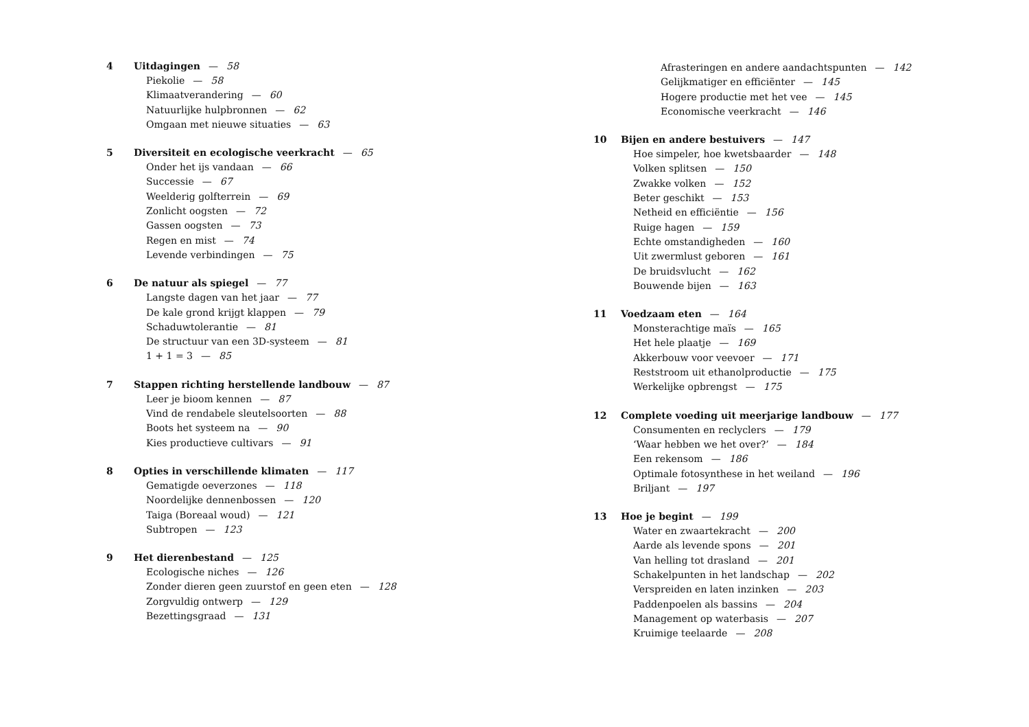4 Uitdagingen — 58
Piekolie — 58
Klimaatverandering — 60
Natuurlijke hulpbronnen — 62
Omgaan met nieuwe situaties — 63
5 Diversiteit en ecologische veerkracht — 65
Onder het ijs vandaan — 66
Successie — 67
Weelderig golfterrein — 69
Zonlicht oogsten — 72
Gassen oogsten — 73
Regen en mist — 74
Levende verbindingen — 75
6 De natuur als spiegel — 77
Langste dagen van het jaar — 77
De kale grond krijgt klappen — 79
Schaduwtolerantie — 81
De structuur van een 3D-systeem — 81
1 + 1 = 3 — 85
7 Stappen richting herstellende landbouw — 87
Leer je bioom kennen — 87
Vind de rendabele sleutelsoorten — 88
Boots het systeem na — 90
Kies productieve cultivars — 91
8 Opties in verschillende klimaten — 117
Gematigde oeverzones — 118
Noordelijke dennenbossen — 120
Taiga (Boreaal woud) — 121
Subtropen — 123
9 Het dierenbestand — 125
Ecologische niches — 126
Zonder dieren geen zuurstof en geen eten — 128
Zorgvuldig ontwerp — 129
Bezettingsgraad — 131
Afrasteringen en andere aandachtspunten — 142
Gelijkmatiger en efficiënter — 145
Hogere productie met het vee — 145
Economische veerkracht — 146
10 Bijen en andere bestuivers — 147
Hoe simpeler, hoe kwetsbaarder — 148
Volken splitsen — 150
Zwakke volken — 152
Beter geschikt — 153
Netheid en efficiëntie — 156
Ruige hagen — 159
Echte omstandigheden — 160
Uit zwermlust geboren — 161
De bruidsvlucht — 162
Bouwende bijen — 163
11 Voedzaam eten — 164
Monsterachtige maïs — 165
Het hele plaatje — 169
Akkerbouw voor veevoer — 171
Reststroom uit ethanolproductie — 175
Werkelijke opbrengst — 175
12 Complete voeding uit meerjarige landbouw — 177
Consumenten en reclyclers — 179
‘Waar hebben we het over?’ — 184
Een rekensom — 186
Optimale fotosynthese in het weiland — 196
Briljant — 197
13 Hoe je begint — 199
Water en zwaartekracht — 200
Aarde als levende spons — 201
Van helling tot drasland — 201
Schakelpunten in het landschap — 202
Verspreiden en laten inzinken — 203
Paddenpoelen als bassins — 204
Management op waterbasis — 207
Kruimige teelaarde — 208